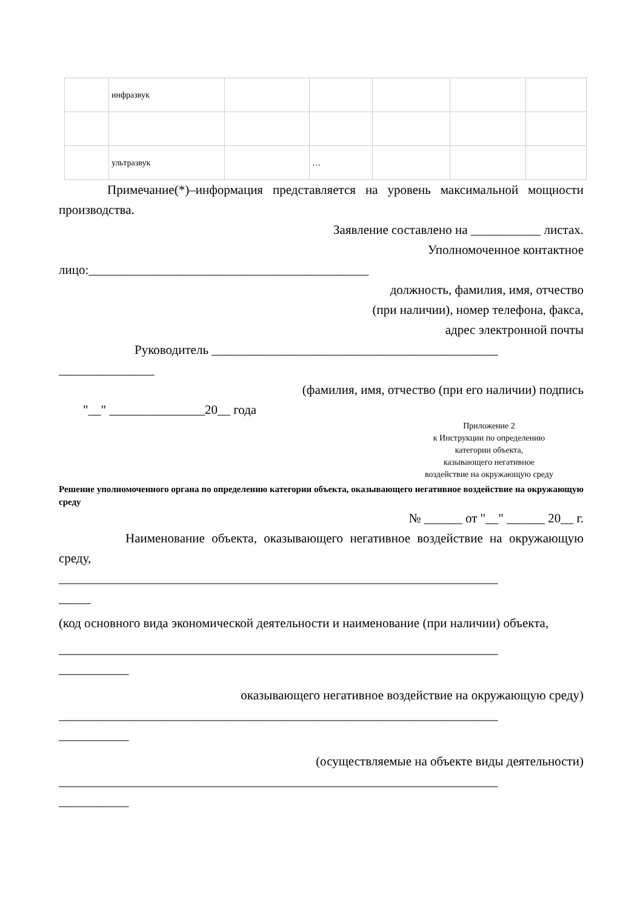| | инфразвук | | | | | |
| | ультразвук | | … | | | |
Примечание(*)–информация представляется на уровень максимальной мощности производства.
Заявление составлено на ___________ листах.
Уполномоченное контактное
лицо:____________________________________________
должность, фамилия, имя, отчество
(при наличии), номер телефона, факса,
адрес электронной почты
Руководитель _____________________________________________
_______________
(фамилия, имя, отчество (при его наличии) подпись
"__" _______________20__ года
Приложение 2
к Инструкции по определению
категории объекта,
казывающего негативное
воздействие на окружающую среду
Решение уполномоченного органа по определению категории объекта, оказывающего негативное воздействие на окружающую среду
№ ______ от "__" ______ 20__ г.
Наименование объекта, оказывающего негативное воздействие на окружающую среду,
_____________________________________________________________________
_____
(код основного вида экономической деятельности и наименование (при наличии) объекта,
_____________________________________________________________________
___________
оказывающего негативное воздействие на окружающую среду)
_____________________________________________________________________
___________
(осуществляемые на объекте виды деятельности)
_____________________________________________________________________
___________